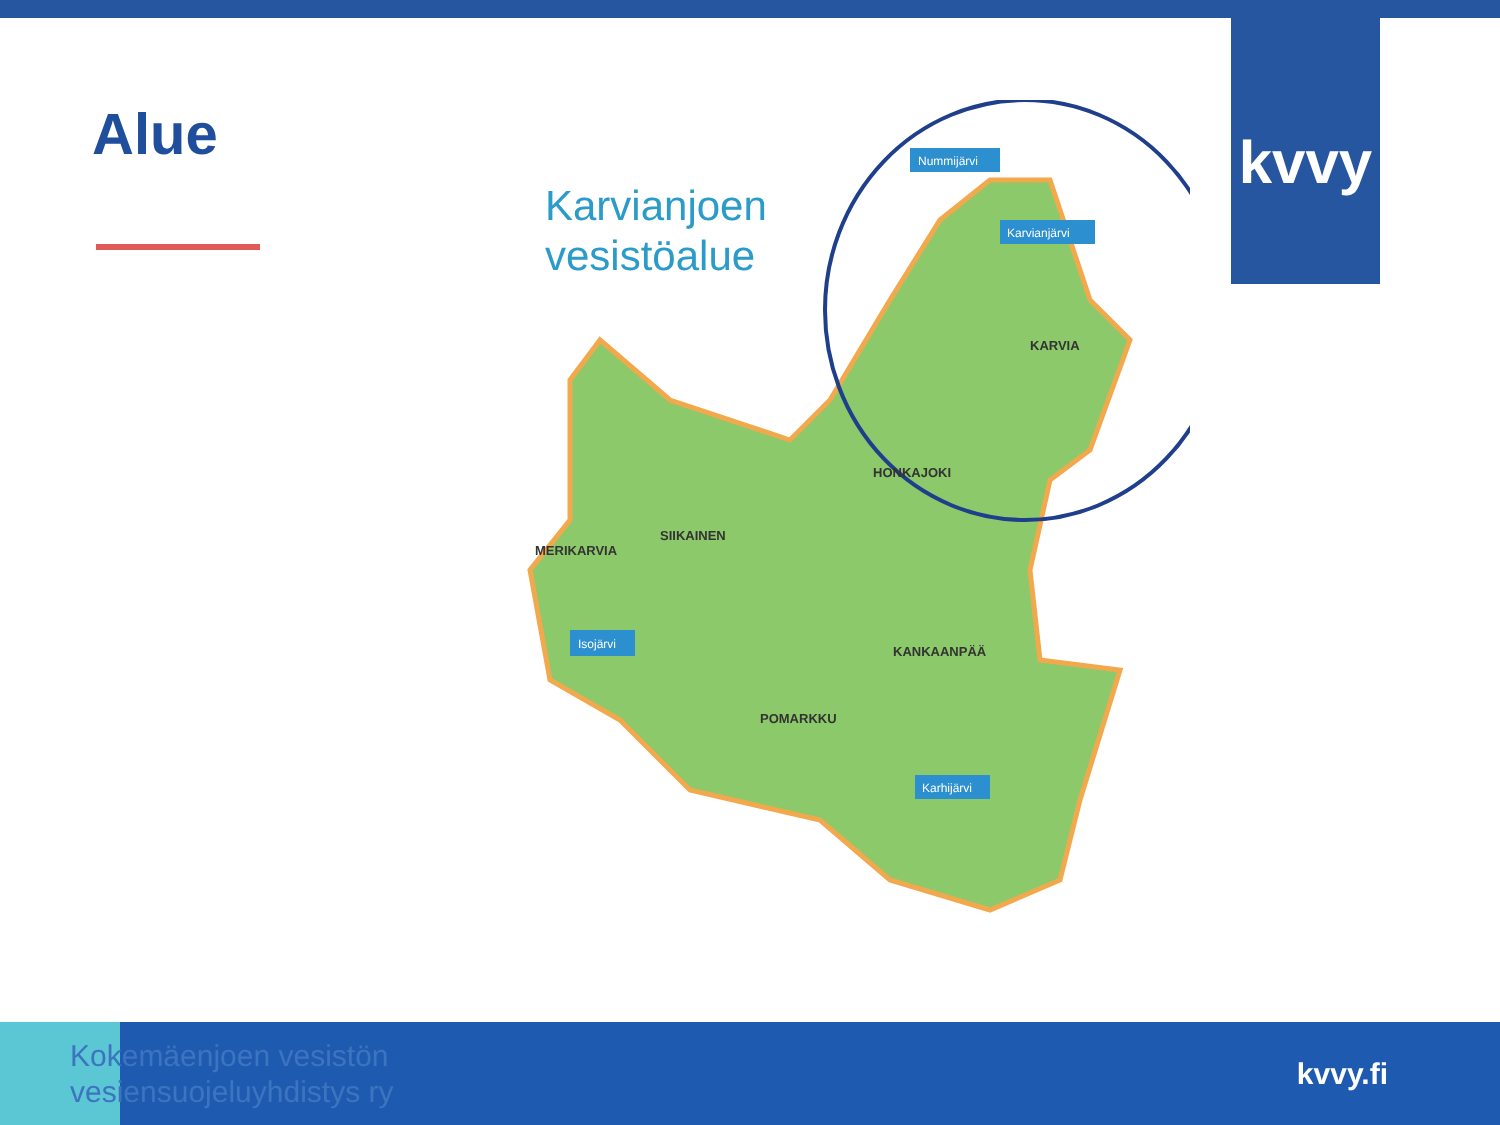kvvy
Alue
Karvianjoen
vesistöalue
KARVIA
HONKAJOKI
SIIKAINEN
MERIKARVIA
KANKAANPÄÄ
POMARKKU
Nummijärvi
Karvianjärvi
Isojärvi
Karhijärvi
Kokemäenjoen vesistön
vesiensuojeluyhdistys ry
kvvy.fi